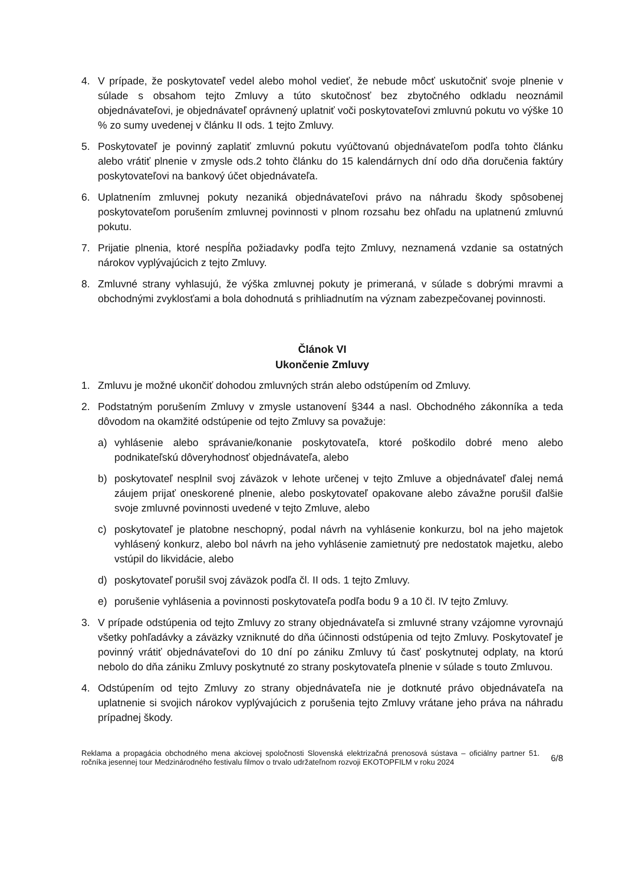4. V prípade, že poskytovateľ vedel alebo mohol vedieť, že nebude môcť uskutočniť svoje plnenie v súlade s obsahom tejto Zmluvy a túto skutočnosť bez zbytočného odkladu neoznámil objednávateľovi, je objednávateľ oprávnený uplatniť voči poskytovateľovi zmluvnú pokutu vo výške 10 % zo sumy uvedenej v článku II ods. 1 tejto Zmluvy.
5. Poskytovateľ je povinný zaplatiť zmluvnú pokutu vyúčtovanú objednávateľom podľa tohto článku alebo vrátiť plnenie v zmysle ods.2 tohto článku do 15 kalendárnych dní odo dňa doručenia faktúry poskytovateľovi na bankový účet objednávateľa.
6. Uplatnením zmluvnej pokuty nezaniká objednávateľovi právo na náhradu škody spôsobenej poskytovateľom porušením zmluvnej povinnosti v plnom rozsahu bez ohľadu na uplatnenú zmluvnú pokutu.
7. Prijatie plnenia, ktoré nespĺňa požiadavky podľa tejto Zmluvy, neznamená vzdanie sa ostatných nárokov vyplývajúcich z tejto Zmluvy.
8. Zmluvné strany vyhlasujú, že výška zmluvnej pokuty je primeraná, v súlade s dobrými mravmi a obchodnými zvyklosťami a bola dohodnutá s prihliadnutím na význam zabezpečovanej povinnosti.
Článok VI
Ukončenie Zmluvy
1. Zmluvu je možné ukončiť dohodou zmluvných strán alebo odstúpením od Zmluvy.
2. Podstatným porušením Zmluvy v zmysle ustanovení §344 a nasl. Obchodného zákonníka a teda dôvodom na okamžité odstúpenie od tejto Zmluvy sa považuje:
a) vyhlásenie alebo správanie/konanie poskytovateľa, ktoré poškodilo dobré meno alebo podnikateľskú dôveryhodnosť objednávateľa, alebo
b) poskytovateľ nesplnil svoj záväzok v lehote určenej v tejto Zmluve a objednávateľ ďalej nemá záujem prijať oneskorené plnenie, alebo poskytovateľ opakovane alebo závažne porušil ďalšie svoje zmluvné povinnosti uvedené v tejto Zmluve, alebo
c) poskytovateľ je platobne neschopný, podal návrh na vyhlásenie konkurzu, bol na jeho majetok vyhlásený konkurz, alebo bol návrh na jeho vyhlásenie zamietnutý pre nedostatok majetku, alebo vstúpil do likvidácie, alebo
d) poskytovateľ porušil svoj záväzok podľa čl. II ods. 1 tejto Zmluvy.
e) porušenie vyhlásenia a povinnosti poskytovateľa podľa bodu 9 a 10 čl. IV tejto Zmluvy.
3. V prípade odstúpenia od tejto Zmluvy zo strany objednávateľa si zmluvné strany vzájomne vyrovnajú všetky pohľadávky a záväzky vzniknuté do dňa účinnosti odstúpenia od tejto Zmluvy. Poskytovateľ je povinný vrátiť objednávateľovi do 10 dní po zániku Zmluvy tú časť poskytnutej odplaty, na ktorú nebolo do dňa zániku Zmluvy poskytnuté zo strany poskytovateľa plnenie v súlade s touto Zmluvou.
4. Odstúpením od tejto Zmluvy zo strany objednávateľa nie je dotknuté právo objednávateľa na uplatnenie si svojich nárokov vyplývajúcich z porušenia tejto Zmluvy vrátane jeho práva na náhradu prípadnej škody.
Reklama a propagácia obchodného mena akciovej spoločnosti Slovenská elektrizačná prenosová sústava – oficiálny partner 51. ročníka jesennej tour Medzinárodného festivalu filmov o trvalo udržateľnom rozvoji EKOTOPFILM v roku 2024
6/8